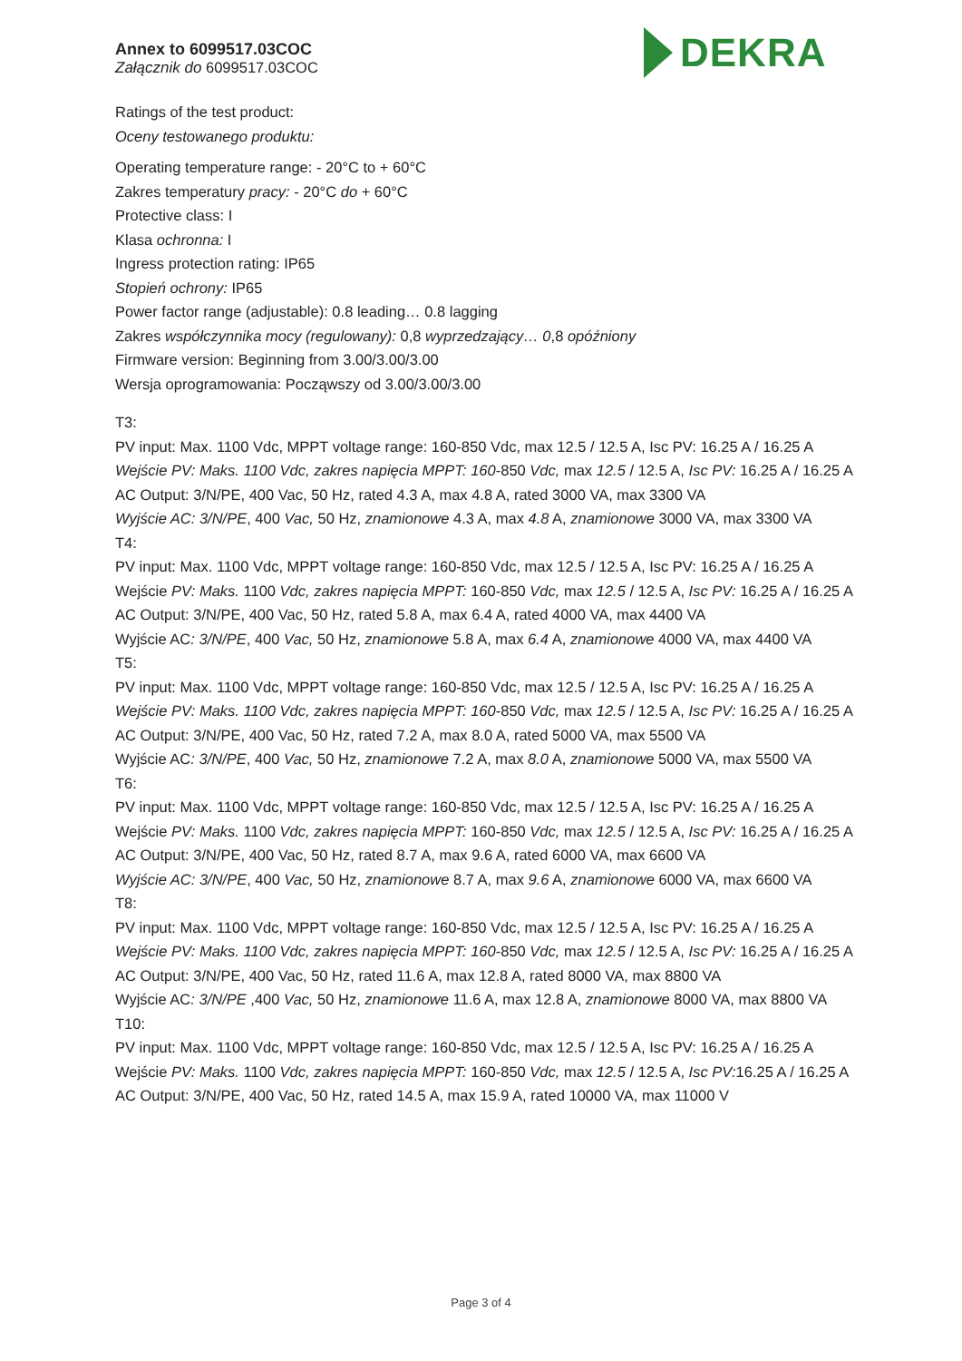Annex to 6099517.03COC
Załącznik do 6099517.03COC
DEKRA
Ratings of the test product:
Oceny testowanego produktu:
Operating temperature range: - 20°C to + 60°C
Zakres temperatury pracy: - 20°C do + 60°C
Protective class: I
Klasa ochronna: I
Ingress protection rating: IP65
Stopień ochrony: IP65
Power factor range (adjustable): 0.8 leading… 0.8 lagging
Zakres współczynnika mocy (regulowany): 0,8 wyprzedzający… 0,8 opóźniony
Firmware version: Beginning from 3.00/3.00/3.00
Wersja oprogramowania: Począwszy od 3.00/3.00/3.00
T3:
PV input: Max. 1100 Vdc, MPPT voltage range: 160-850 Vdc, max 12.5 / 12.5 A, Isc PV: 16.25 A / 16.25 A
Wejście PV: Maks. 1100 Vdc, zakres napięcia MPPT: 160-850 Vdc, max 12.5 / 12.5 A, Isc PV: 16.25 A / 16.25 A
AC Output: 3/N/PE, 400 Vac, 50 Hz, rated 4.3 A, max 4.8 A, rated 3000 VA, max 3300 VA
Wyjście AC: 3/N/PE, 400 Vac, 50 Hz, znamionowe 4.3 A, max 4.8 A, znamionowe 3000 VA, max 3300 VA
T4:
PV input: Max. 1100 Vdc, MPPT voltage range: 160-850 Vdc, max 12.5 / 12.5 A, Isc PV: 16.25 A / 16.25 A
Wejście PV: Maks. 1100 Vdc, zakres napięcia MPPT: 160-850 Vdc, max 12.5 / 12.5 A, Isc PV: 16.25 A / 16.25 A
AC Output: 3/N/PE, 400 Vac, 50 Hz, rated 5.8 A, max 6.4 A, rated 4000 VA, max 4400 VA
Wyjście AC: 3/N/PE, 400 Vac, 50 Hz, znamionowe 5.8 A, max 6.4 A, znamionowe 4000 VA, max 4400 VA
T5:
PV input: Max. 1100 Vdc, MPPT voltage range: 160-850 Vdc, max 12.5 / 12.5 A, Isc PV: 16.25 A / 16.25 A
Wejście PV: Maks. 1100 Vdc, zakres napięcia MPPT: 160-850 Vdc, max 12.5 / 12.5 A, Isc PV: 16.25 A / 16.25 A
AC Output: 3/N/PE, 400 Vac, 50 Hz, rated 7.2 A, max 8.0 A, rated 5000 VA, max 5500 VA
Wyjście AC: 3/N/PE, 400 Vac, 50 Hz, znamionowe 7.2 A, max 8.0 A, znamionowe 5000 VA, max 5500 VA
T6:
PV input: Max. 1100 Vdc, MPPT voltage range: 160-850 Vdc, max 12.5 / 12.5 A, Isc PV: 16.25 A / 16.25 A
Wejście PV: Maks. 1100 Vdc, zakres napięcia MPPT: 160-850 Vdc, max 12.5 / 12.5 A, Isc PV: 16.25 A / 16.25 A
AC Output: 3/N/PE, 400 Vac, 50 Hz, rated 8.7 A, max 9.6 A, rated 6000 VA, max 6600 VA
Wyjście AC: 3/N/PE, 400 Vac, 50 Hz, znamionowe 8.7 A, max 9.6 A, znamionowe 6000 VA, max 6600 VA
T8:
PV input: Max. 1100 Vdc, MPPT voltage range: 160-850 Vdc, max 12.5 / 12.5 A, Isc PV: 16.25 A / 16.25 A
Wejście PV: Maks. 1100 Vdc, zakres napięcia MPPT: 160-850 Vdc, max 12.5 / 12.5 A, Isc PV: 16.25 A / 16.25 A
AC Output: 3/N/PE, 400 Vac, 50 Hz, rated 11.6 A, max 12.8 A, rated 8000 VA, max 8800 VA
Wyjście AC: 3/N/PE ,400 Vac, 50 Hz, znamionowe 11.6 A, max 12.8 A, znamionowe 8000 VA, max 8800 VA
T10:
PV input: Max. 1100 Vdc, MPPT voltage range: 160-850 Vdc, max 12.5 / 12.5 A, Isc PV: 16.25 A / 16.25 A
Wejście PV: Maks. 1100 Vdc, zakres napięcia MPPT: 160-850 Vdc, max 12.5 / 12.5 A, Isc PV: 16.25 A / 16.25 A
AC Output: 3/N/PE, 400 Vac, 50 Hz, rated 14.5 A, max 15.9 A, rated 10000 VA, max 11000 V
Page 3 of 4